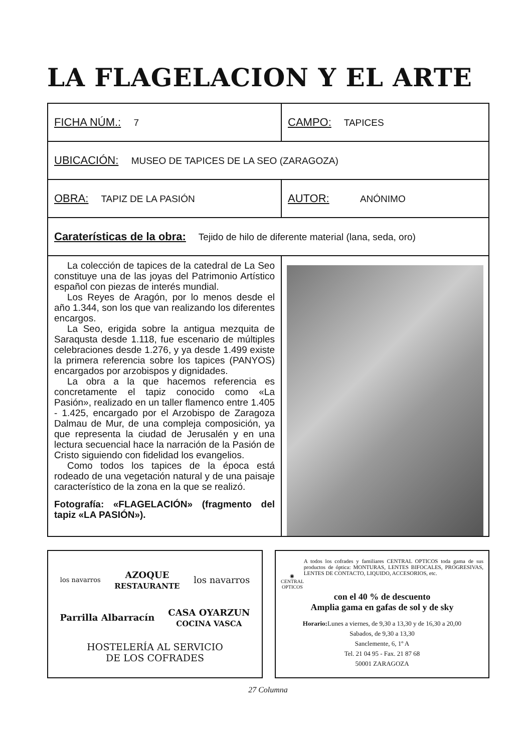LA FLAGELACION Y EL ARTE
| FICHA NÚM.: 7 | CAMPO: TAPICES |
| UBICACIÓN: MUSEO DE TAPICES DE LA SEO (ZARAGOZA) | |
| OBRA: TAPIZ DE LA PASIÓN | AUTOR: ANÓNIMO |
| Caraterísticas de la obra: Tejido de hilo de diferente material (lana, seda, oro) | |
| La colección de tapices de la catedral de La Seo constituye una de las joyas del Patrimonio Artístico español con piezas de interés mundial. Los Reyes de Aragón, por lo menos desde el año 1.344, son los que van realizando los diferentes encargos. La Seo, erigida sobre la antigua mezquita de Saraqusta desde 1.118, fue escenario de múltiples celebraciones desde 1.276, y ya desde 1.499 existe la primera referencia sobre los tapices (PANYOS) encargados por arzobispos y dignidades. La obra a la que hacemos referencia es concretamente el tapiz conocido como «La Pasión», realizado en un taller flamenco entre 1.405 - 1.425, encargado por el Arzobispo de Zaragoza Dalmau de Mur, de una compleja composición, ya que representa la ciudad de Jerusalén y en una lectura secuencial hace la narración de la Pasión de Cristo siguiendo con fidelidad los evangelios. Como todos los tapices de la época está rodeado de una vegetación natural y de una paisaje característico de la zona en la que se realizó. Fotografía: «FLAGELACIÓN» (fragmento del tapiz «LA PASIÓN»). | |
los navarros AZOQUE
RESTAURANTE los navarros Parrilla Albarracín CASA OYARZUN
COCINA VASCA
HOSTELERÍA AL SERVICIO
DE LOS COFRADES
◉
CENTRAL OPTICOS
A todos los cofrades y familiares CENTRAL OPTICOS toda gama de sus productos de óptica: MONTURAS, LENTES BIFOCALES, PROGRESIVAS, LENTES DE CONTACTO, LIQUIDO, ACCESORIOS, etc.
con el 40 % de descuento
Amplia gama en gafas de sol y de sky
Horario: Lunes a viernes, de 9,30 a 13,30 y de 16,30 a 20,00
Sabados, de 9,30 a 13,30
Sanclemente, 6, 1º A
Tel. 21 04 95 - Fax. 21 87 68
50001 ZARAGOZA
27 Columna